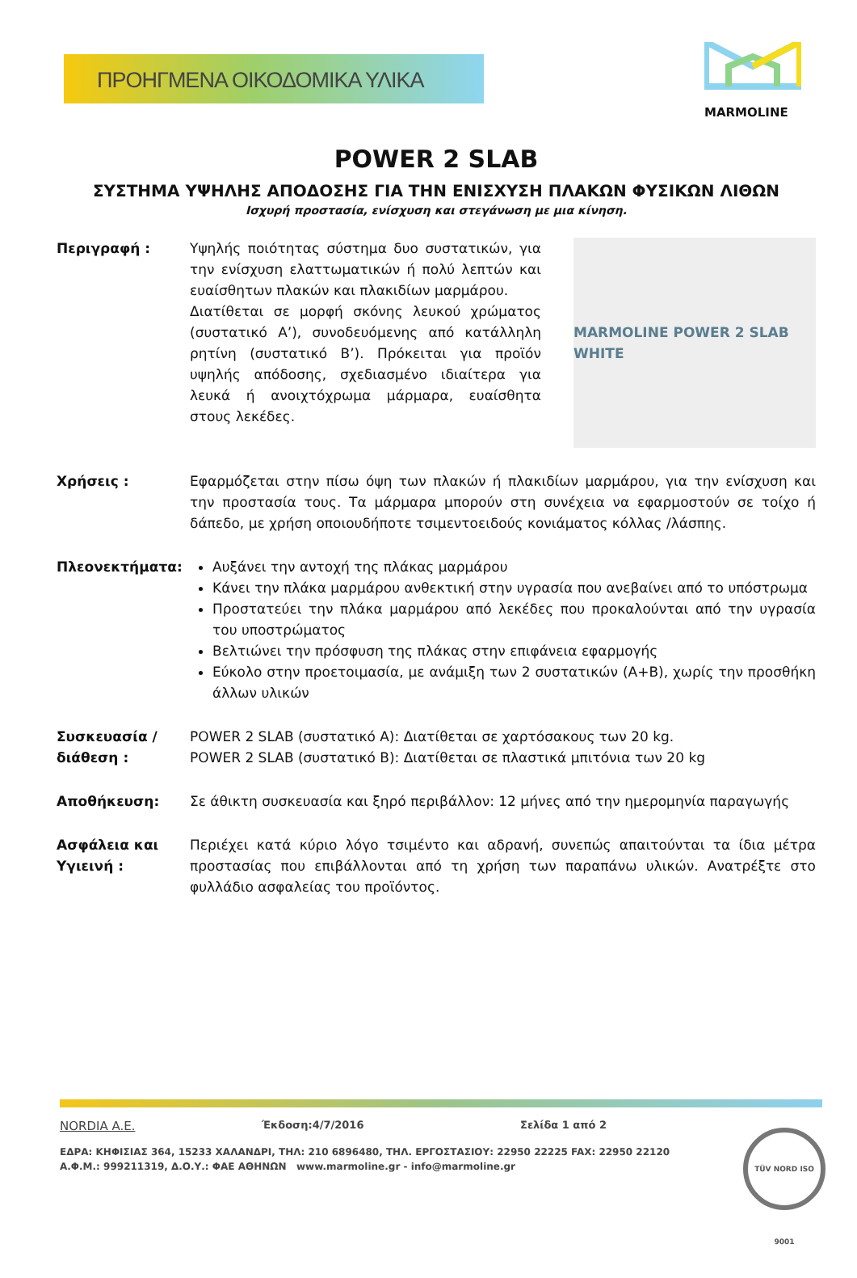ΠΡΟΗΓΜΕΝΑ ΟΙΚΟΔΟΜΙΚΑ ΥΛΙΚΑ
MARMOLINE
POWER 2 SLAB
ΣΥΣΤΗΜΑ ΥΨΗΛΗΣ ΑΠΟΔΟΣΗΣ ΓΙΑ ΤΗΝ ΕΝΙΣΧΥΣΗ ΠΛΑΚΩΝ ΦΥΣΙΚΩΝ ΛΙΘΩΝ
Ισχυρή προστασία, ενίσχυση και στεγάνωση με μια κίνηση.
Περιγραφή : Υψηλής ποιότητας σύστημα δυο συστατικών, για την ενίσχυση ελαττωματικών ή πολύ λεπτών και ευαίσθητων πλακών και πλακιδίων μαρμάρου.
Διατίθεται σε μορφή σκόνης λευκού χρώματος (συστατικό Α’), συνοδευόμενης από κατάλληλη ρητίνη (συστατικό Β’). Πρόκειται για προϊόν υψηλής απόδοσης, σχεδιασμένο ιδιαίτερα για λευκά ή ανοιχτόχρωμα μάρμαρα, ευαίσθητα στους λεκέδες.
MARMOLINE POWER 2 SLAB WHITE
Χρήσεις : Εφαρμόζεται στην πίσω όψη των πλακών ή πλακιδίων μαρμάρου, για την ενίσχυση και την προστασία τους. Τα μάρμαρα μπορούν στη συνέχεια να εφαρμοστούν σε τοίχο ή δάπεδο, με χρήση οποιουδήποτε τσιμεντοειδούς κονιάματος κόλλας /λάσπης.
Πλεονεκτήματα: Αυξάνει την αντοχή της πλάκας μαρμάρου
Κάνει την πλάκα μαρμάρου ανθεκτική στην υγρασία που ανεβαίνει από το υπόστρωμα
Προστατεύει την πλάκα μαρμάρου από λεκέδες που προκαλούνται από την υγρασία του υποστρώματος
Βελτιώνει την πρόσφυση της πλάκας στην επιφάνεια εφαρμογής
Εύκολο στην προετοιμασία, με ανάμιξη των 2 συστατικών (Α+Β), χωρίς την προσθήκη άλλων υλικών
Συσκευασία /διάθεση :
POWER 2 SLAB (συστατικό A): Διατίθεται σε χαρτόσακους των 20 kg.
POWER 2 SLAB (συστατικό B): Διατίθεται σε πλαστικά μπιτόνια των 20 kg
Αποθήκευση: Σε άθικτη συσκευασία και ξηρό περιβάλλον: 12 μήνες από την ημερομηνία παραγωγής
Ασφάλεια και Υγιεινή :
Περιέχει κατά κύριο λόγο τσιμέντο και αδρανή, συνεπώς απαιτούνται τα ίδια μέτρα προστασίας που επιβάλλονται από τη χρήση των παραπάνω υλικών. Ανατρέξτε στο φυλλάδιο ασφαλείας του προϊόντος.
NORDIA A.E. Έκδοση:4/7/2016 Σελίδα 1 από 2
ΕΔΡΑ: ΚΗΦΙΣΙΑΣ 364, 15233 ΧΑΛΑΝΔΡΙ, ΤΗΛ: 210 6896480, ΤΗΛ. ΕΡΓΟΣΤΑΣΙΟΥ: 22950 22225 FAX: 22950 22120
Α.Φ.Μ.: 999211319, Δ.Ο.Υ.: ΦΑΕ ΑΘΗΝΩΝ www.marmoline.gr - info@marmoline.gr
TÜV NORD ISO 9001